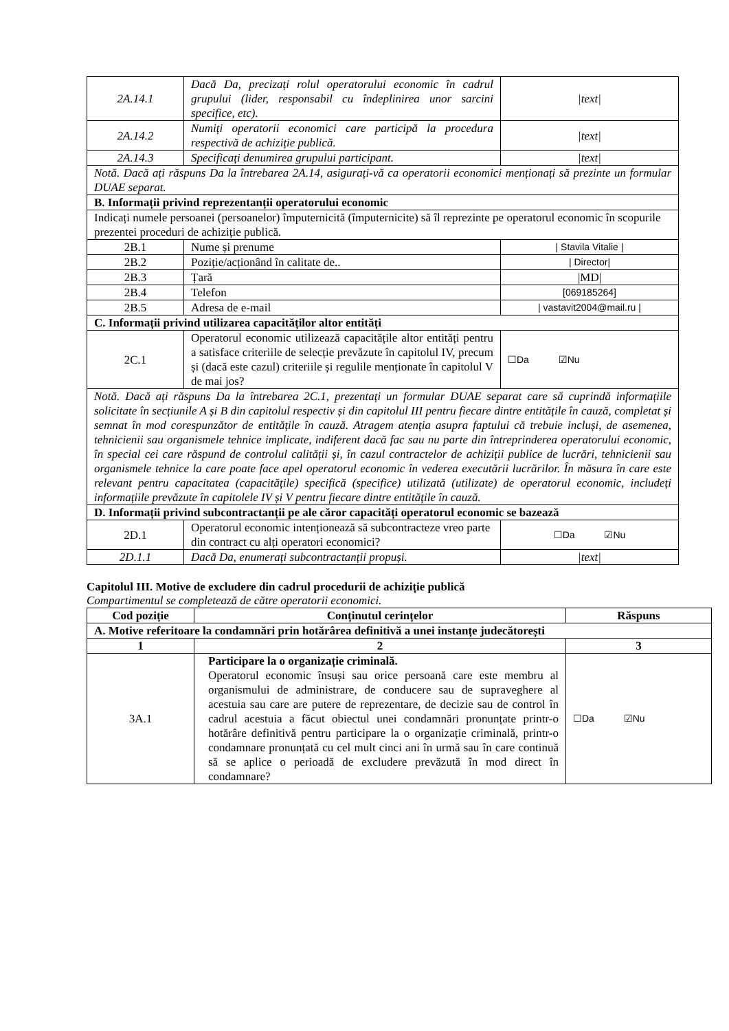| 2A.14.1 | Dacă Da, precizați rolul operatorului economic în cadrul grupului (lider, responsabil cu îndeplinirea unor sarcini specifice, etc). | /text/ |
| 2A.14.2 | Numiți operatorii economici care participă la procedura respectivă de achiziție publică. | /text/ |
| 2A.14.3 | Specificați denumirea grupului participant. | /text/ |
| Notă. Dacă ați răspuns Da la întrebarea 2A.14, asigurați-vă ca operatorii economici menționați să prezinte un formular DUAE separat. | | |
| B. Informații privind reprezentanții operatorului economic | | |
| Indicați numele persoanei (persoanelor) împuternicită (împuternicite) să îl reprezinte pe operatorul economic în scopurile prezentei proceduri de achiziție publică. | | |
| 2B.1 | Nume și prenume | / Stavila Vitalie / |
| 2B.2 | Poziție/acționând în calitate de.. | / Director/ |
| 2B.3 | Țară | /MD/ |
| 2B.4 | Telefon | [069185264] |
| 2B.5 | Adresa de e-mail | / vastavit2004@mail.ru / |
| C. Informații privind utilizarea capacităților altor entități | | |
| 2C.1 | Operatorul economic utilizează capacitățile altor entități pentru a satisface criteriile de selecție prevăzute în capitolul IV, precum și (dacă este cazul) criteriile și regulile menționate în capitolul V de mai jos? | ☐Da ☑Nu |
| Notă. Dacă ați răspuns Da la întrebarea 2C.1, prezentați un formular DUAE separat care să cuprindă informațiile solicitate în secțiunile A și B din capitolul respectiv și din capitolul III pentru fiecare dintre entitățile în cauză, completat și semnat în mod corespunzător de entitățile în cauză. Atragem atenția asupra faptului că trebuie incluși, de asemenea, tehnicienii sau organismele tehnice implicate, indiferent dacă fac sau nu parte din întreprinderea operatorului economic, în special cei care răspund de controlul calității și, în cazul contractelor de achiziții publice de lucrări, tehnicienii sau organismele tehnice la care poate face apel operatorul economic în vederea executării lucrărilor. În măsura în care este relevant pentru capacitatea (capacitățile) specifică (specifice) utilizată (utilizate) de operatorul economic, includeți informațiile prevăzute în capitolele IV și V pentru fiecare dintre entitățile în cauză. | | |
| D. Informații privind subcontractanții pe ale căror capacități operatorul economic se bazează | | |
| 2D.1 | Operatorul economic intenționează să subcontracteze vreo parte din contract cu alți operatori economici? | ☐Da ☑Nu |
| 2D.1.1 | Dacă Da, enumerați subcontractanții propuși. | /text/ |
Capitolul III. Motive de excludere din cadrul procedurii de achiziție publică
Compartimentul se completează de către operatorii economici.
| Cod poziție | Conținutul cerințelor | Răspuns |
| --- | --- | --- |
| A. Motive referitoare la condamnări prin hotărârea definitivă a unei instanțe judecătorești | | |
| 1 | 2 | 3 |
| 3A.1 | Participare la o organizație criminală. Operatorul economic însuși sau orice persoană care este membru al organismului de administrare, de conducere sau de supraveghere al acestuia sau care are putere de reprezentare, de decizie sau de control în cadrul acestuia a făcut obiectul unei condamnări pronunțate printr-o hotărâre definitivă pentru participare la o organizație criminală, printr-o condamnare pronunțată cu cel mult cinci ani în urmă sau în care continuă să se aplice o perioadă de excludere prevăzută în mod direct în condamnare? | ☐Da ☑Nu |